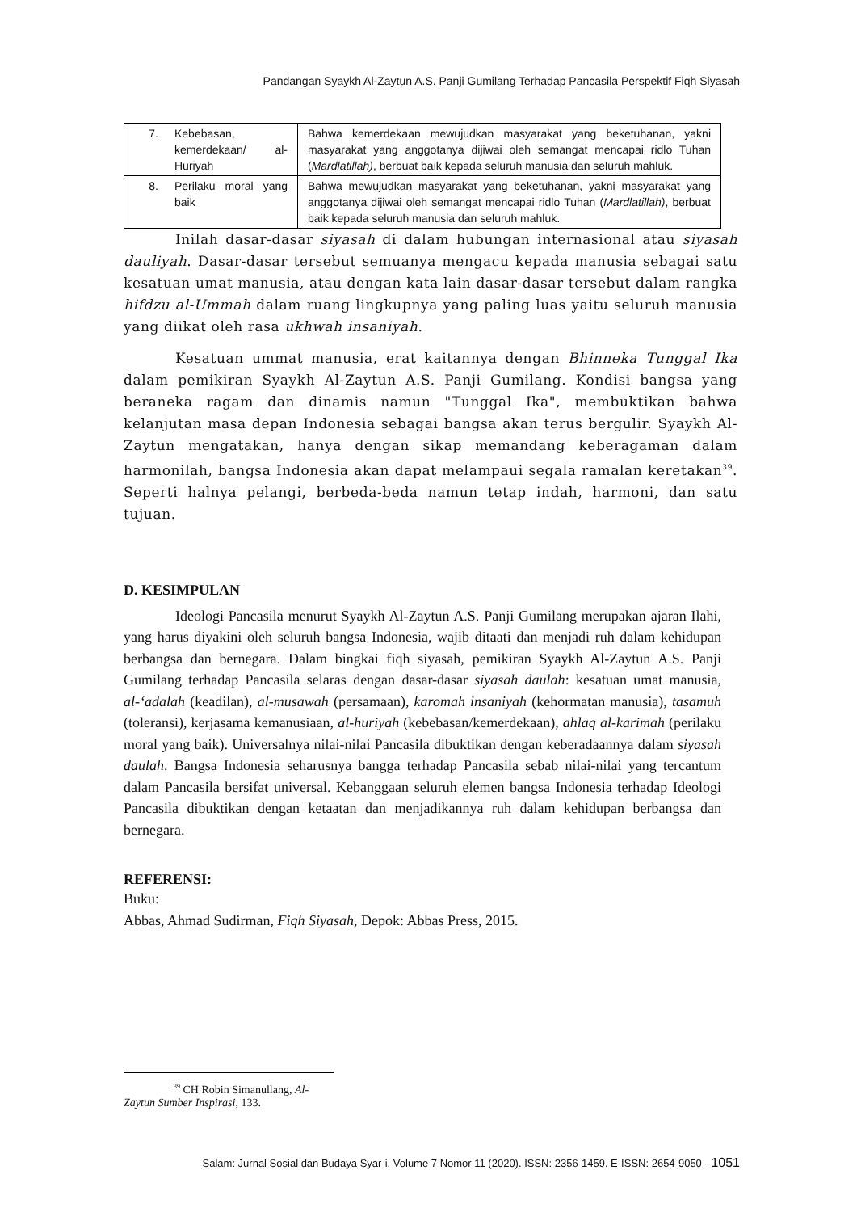Pandangan Syaykh Al-Zaytun A.S. Panji Gumilang Terhadap Pancasila Perspektif Fiqh Siyasah
| 7. | Kebebasan, kemerdekaan/ al-Huriyah | Bahwa kemerdekaan mewujudkan masyarakat yang beketuhanan, yakni masyarakat yang anggotanya dijiwai oleh semangat mencapai ridlo Tuhan ( Mardlatillah) , berbuat baik kepada seluruh manusia dan seluruh mahluk. |
| 8. | Perilaku moral yang baik | Bahwa mewujudkan masyarakat yang beketuhanan, yakni masyarakat yang anggotanya dijiwai oleh semangat mencapai ridlo Tuhan ( Mardlatillah) , berbuat baik kepada seluruh manusia dan seluruh mahluk. |
Inilah dasar-dasar siyasah di dalam hubungan internasional atau siyasah dauliyah. Dasar-dasar tersebut semuanya mengacu kepada manusia sebagai satu kesatuan umat manusia, atau dengan kata lain dasar-dasar tersebut dalam rangka hifdzu al-Ummah dalam ruang lingkupnya yang paling luas yaitu seluruh manusia yang diikat oleh rasa ukhwah insaniyah.
Kesatuan ummat manusia, erat kaitannya dengan Bhinneka Tunggal Ika dalam pemikiran Syaykh Al-Zaytun A.S. Panji Gumilang. Kondisi bangsa yang beraneka ragam dan dinamis namun "Tunggal Ika", membuktikan bahwa kelanjutan masa depan Indonesia sebagai bangsa akan terus bergulir. Syaykh Al-Zaytun mengatakan, hanya dengan sikap memandang keberagaman dalam harmonilah, bangsa Indonesia akan dapat melampaui segala ramalan keretakan<sup>39</sup>. Seperti halnya pelangi, berbeda-beda namun tetap indah, harmoni, dan satu tujuan.
D. KESIMPULAN
Ideologi Pancasila menurut Syaykh Al-Zaytun A.S. Panji Gumilang merupakan ajaran Ilahi, yang harus diyakini oleh seluruh bangsa Indonesia, wajib ditaati dan menjadi ruh dalam kehidupan berbangsa dan bernegara. Dalam bingkai fiqh siyasah, pemikiran Syaykh Al-Zaytun A.S. Panji Gumilang terhadap Pancasila selaras dengan dasar-dasar siyasah daulah: kesatuan umat manusia, al-‘adalah (keadilan), al-musawah (persamaan), karomah insaniyah (kehormatan manusia), tasamuh (toleransi), kerjasama kemanusiaan, al-huriyah (kebebasan/kemerdekaan), ahlaq al-karimah (perilaku moral yang baik). Universalnya nilai-nilai Pancasila dibuktikan dengan keberadaannya dalam siyasah daulah. Bangsa Indonesia seharusnya bangga terhadap Pancasila sebab nilai-nilai yang tercantum dalam Pancasila bersifat universal. Kebanggaan seluruh elemen bangsa Indonesia terhadap Ideologi Pancasila dibuktikan dengan ketaatan dan menjadikannya ruh dalam kehidupan berbangsa dan bernegara.
REFERENSI:
Buku:
Abbas, Ahmad Sudirman, Fiqh Siyasah, Depok: Abbas Press, 2015.
<sup>39</sup> CH Robin Simanullang, Al-Zaytun Sumber Inspirasi, 133.
Salam: Jurnal Sosial dan Budaya Syar-i. Volume 7 Nomor 11 (2020). ISSN: 2356-1459. E-ISSN: 2654-9050 - 1051